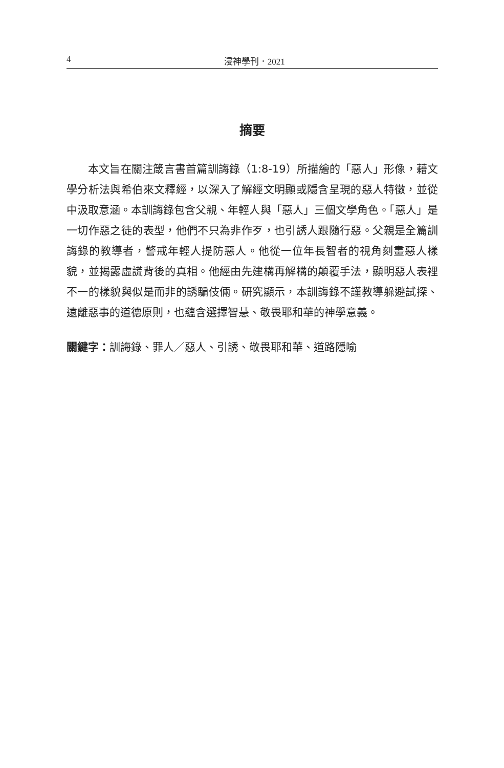4 浸神學刊．2021
摘要
本文旨在關注箴言書首篇訓誨錄（1:8-19）所描繪的「惡人」形像，藉文學分析法與希伯來文釋經，以深入了解經文明顯或隱含呈現的惡人特徵，並從中汲取意涵。本訓誨錄包含父親、年輕人與「惡人」三個文學角色。「惡人」是一切作惡之徒的表型，他們不只為非作歹，也引誘人跟隨行惡。父親是全篇訓誨錄的教導者，警戒年輕人提防惡人。他從一位年長智者的視角刻畫惡人樣貌，並揭露虛謊背後的真相。他經由先建構再解構的顛覆手法，顯明惡人表裡不一的樣貌與似是而非的誘騙伎倆。研究顯示，本訓誨錄不謹教導躲避試探、遠離惡事的道德原則，也蘊含選擇智慧、敬畏耶和華的神學意義。
關鍵字：訓誨錄、罪人／惡人、引誘、敬畏耶和華、道路隱喻